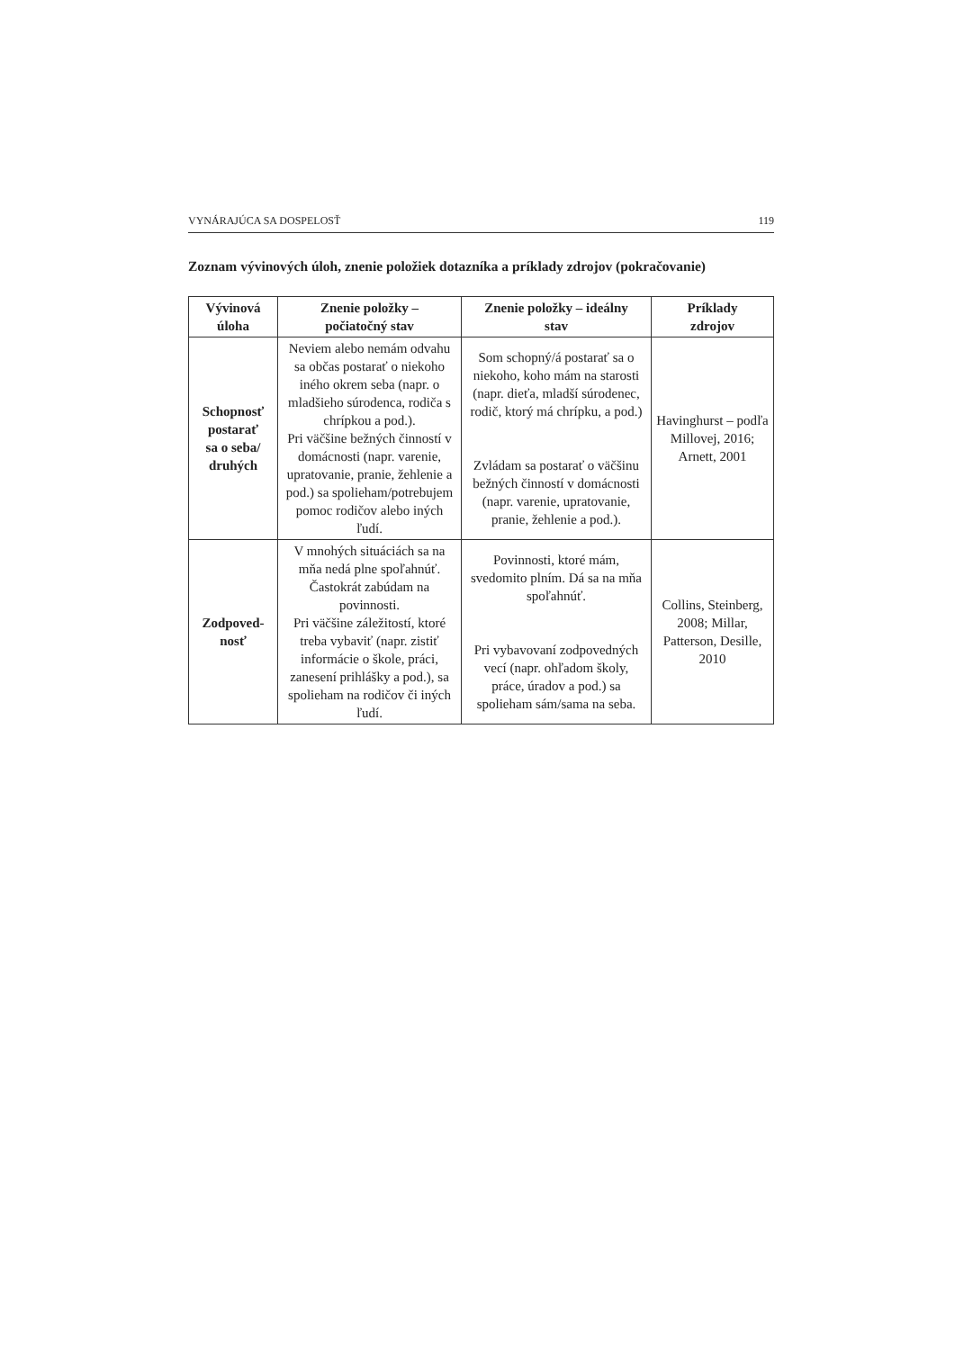VYNÁRAJÚCA SA DOSPELOSŤ 119
Zoznam vývinových úloh, znenie položiek dotazníka a príklady zdrojov (pokračovanie)
| Vývinová úloha | Znenie položky – počiatočný stav | Znenie položky – ideálny stav | Príklady zdrojov |
| --- | --- | --- | --- |
| Schopnosť postarať sa o seba/ druhých | Neviem alebo nemám odvahu sa občas postarať o niekoho iného okrem seba (napr. o mladšieho súrodenca, rodiča s chrípkou a pod.). Pri väčšine bežných činností v domácnosti (napr. varenie, upratovanie, pranie, žehlenie a pod.) sa spolieham/potrebujem pomoc rodičov alebo iných ľudí. | Som schopný/á postarať sa o niekoho, koho mám na starosti (napr. dieťa, mladší súrodenec, rodič, ktorý má chrípku, a pod.) Zvládam sa postarať o väčšinu bežných činností v domácnosti (napr. varenie, upratovanie, pranie, žehlenie a pod.). | Havinghurst – podľa Millovej, 2016; Arnett, 2001 |
| Zodpoved- nosť | V mnohých situáciách sa na mňa nedá plne spoľahnúť. Častokrát zabúdam na povinnosti. Pri väčšine záležitostí, ktoré treba vybaviť (napr. zistiť informácie o škole, práci, zanesení prihlášky a pod.), sa spolieham na rodičov či iných ľudí. | Povinnosti, ktoré mám, svedomito plním. Dá sa na mňa spoľahnúť. Pri vybavovaní zodpovedných vecí (napr. ohľadom školy, práce, úradov a pod.) sa spolieham sám/sama na seba. | Collins, Steinberg, 2008; Millar, Patterson, Desille, 2010 |